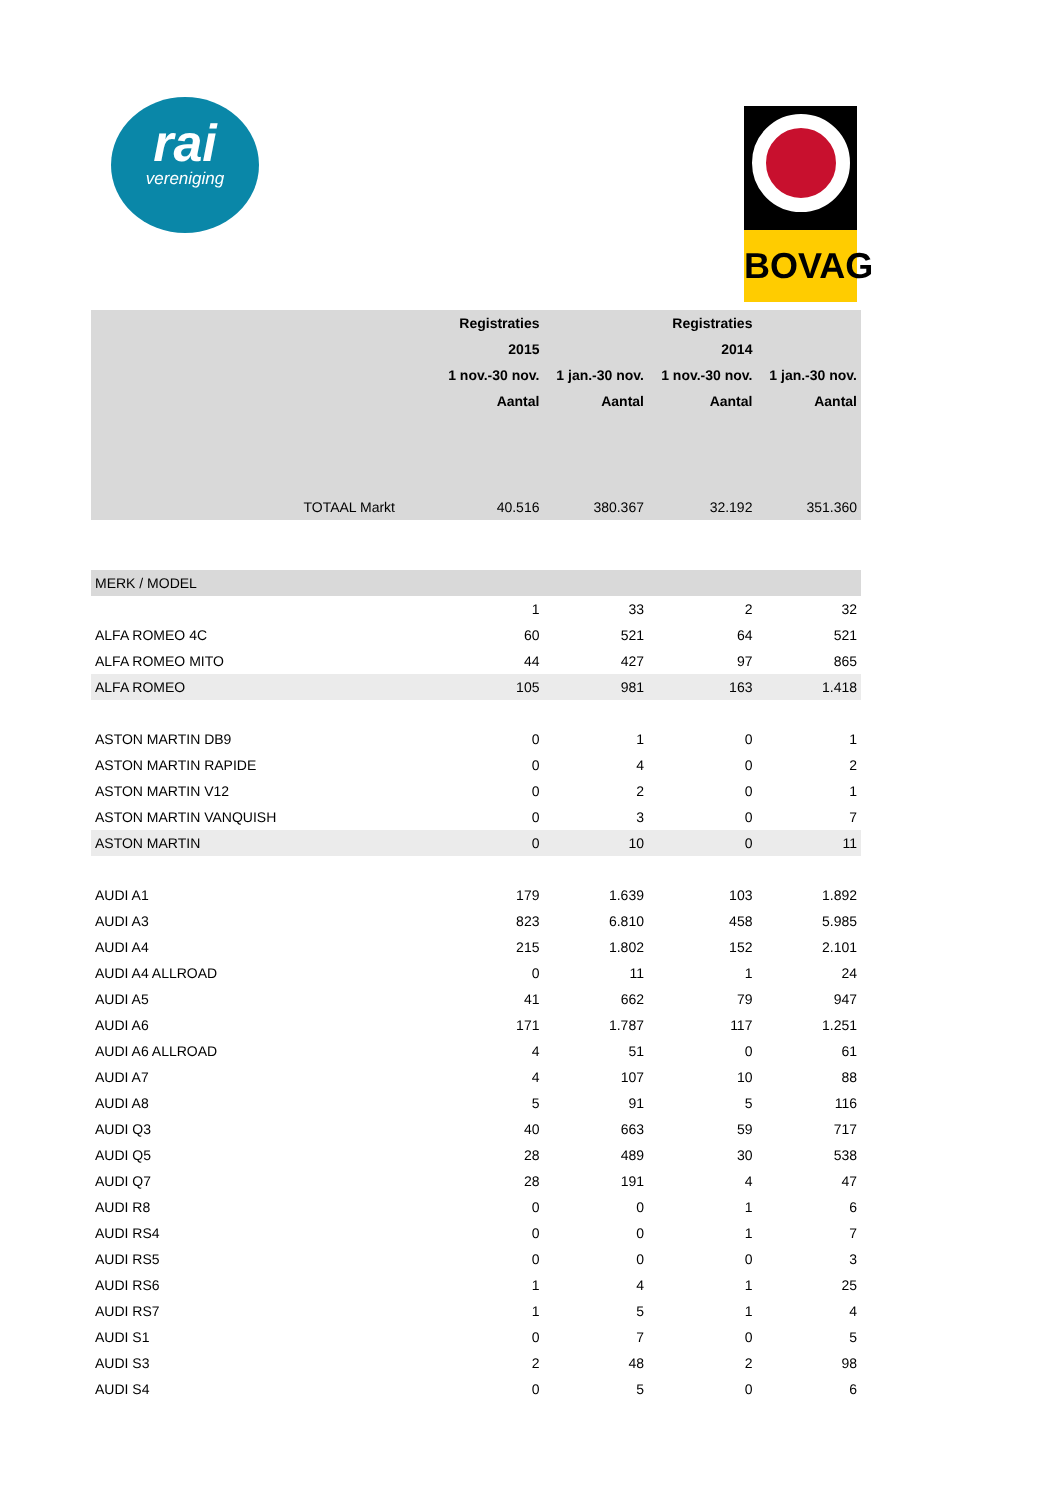rai
vereniging
BOVAG
| | Registraties | | Registraties | |
| --- | --- | --- | --- | --- |
| | 2015 | | 2014 | |
| | 1 nov.-30 nov. | 1 jan.-30 nov. | 1 nov.-30 nov. | 1 jan.-30 nov. |
| | Aantal | Aantal | Aantal | Aantal |
| TOTAAL Markt | 40.516 | 380.367 | 32.192 | 351.360 |
| MERK / MODEL | | | | |
| | 1 | 33 | 2 | 32 |
| ALFA ROMEO 4C | 60 | 521 | 64 | 521 |
| ALFA ROMEO MITO | 44 | 427 | 97 | 865 |
| ALFA ROMEO | 105 | 981 | 163 | 1.418 |
| ASTON MARTIN DB9 | 0 | 1 | 0 | 1 |
| ASTON MARTIN RAPIDE | 0 | 4 | 0 | 2 |
| ASTON MARTIN V12 | 0 | 2 | 0 | 1 |
| ASTON MARTIN VANQUISH | 0 | 3 | 0 | 7 |
| ASTON MARTIN | 0 | 10 | 0 | 11 |
| AUDI A1 | 179 | 1.639 | 103 | 1.892 |
| AUDI A3 | 823 | 6.810 | 458 | 5.985 |
| AUDI A4 | 215 | 1.802 | 152 | 2.101 |
| AUDI A4 ALLROAD | 0 | 11 | 1 | 24 |
| AUDI A5 | 41 | 662 | 79 | 947 |
| AUDI A6 | 171 | 1.787 | 117 | 1.251 |
| AUDI A6 ALLROAD | 4 | 51 | 0 | 61 |
| AUDI A7 | 4 | 107 | 10 | 88 |
| AUDI A8 | 5 | 91 | 5 | 116 |
| AUDI Q3 | 40 | 663 | 59 | 717 |
| AUDI Q5 | 28 | 489 | 30 | 538 |
| AUDI Q7 | 28 | 191 | 4 | 47 |
| AUDI R8 | 0 | 0 | 1 | 6 |
| AUDI RS4 | 0 | 0 | 1 | 7 |
| AUDI RS5 | 0 | 0 | 0 | 3 |
| AUDI RS6 | 1 | 4 | 1 | 25 |
| AUDI RS7 | 1 | 5 | 1 | 4 |
| AUDI S1 | 0 | 7 | 0 | 5 |
| AUDI S3 | 2 | 48 | 2 | 98 |
| AUDI S4 | 0 | 5 | 0 | 6 |